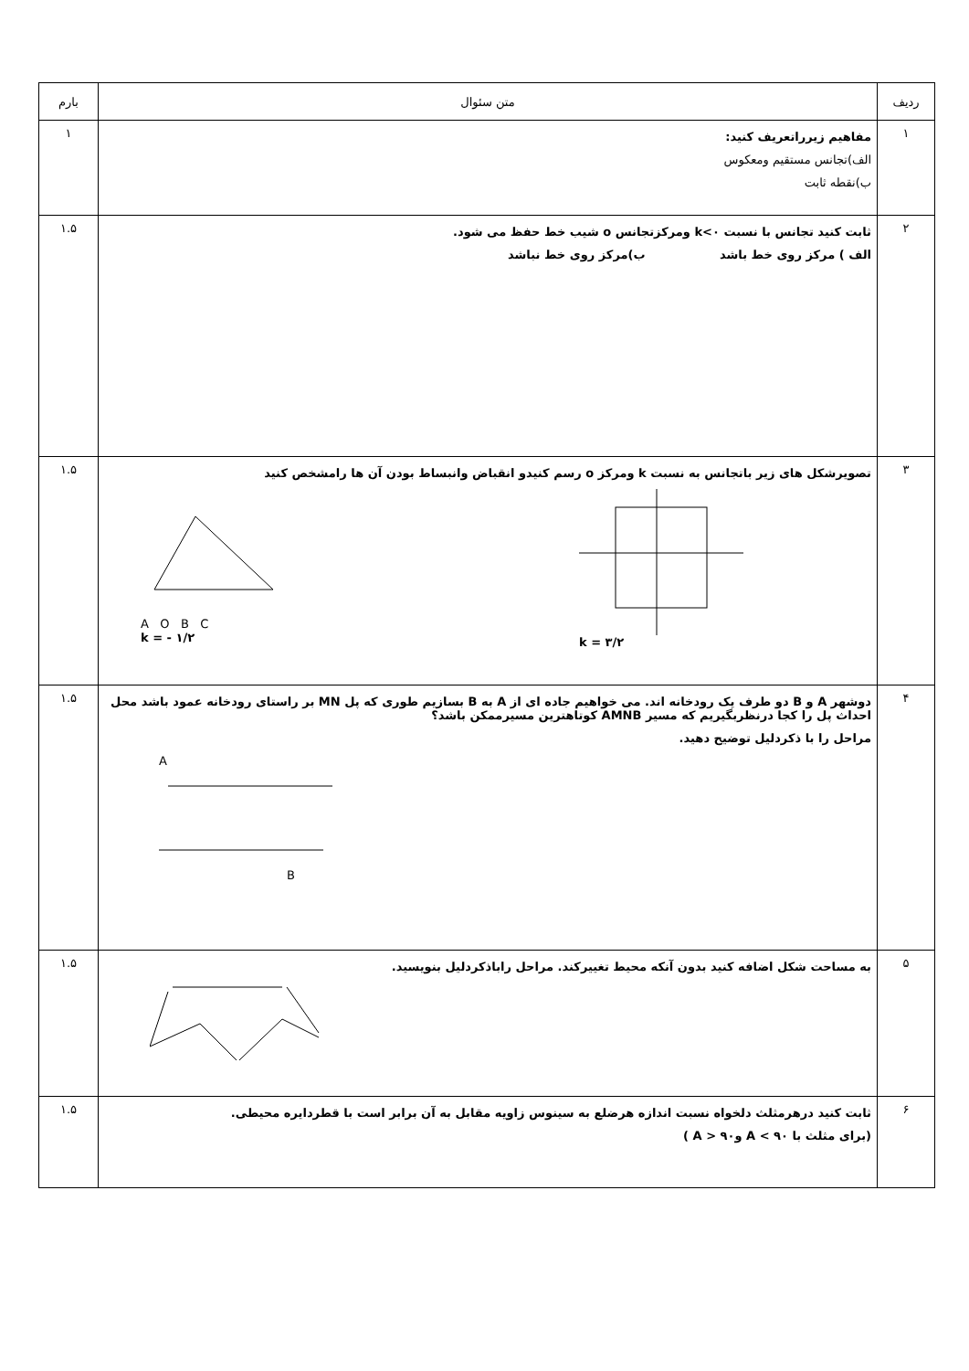| ردیف | متن سئوال | بارم |
| --- | --- | --- |
| ۱ | مفاهیم زیرراتعریف کنید: الف)تجانس مستقیم ومعکوس ب)نقطه ثابت | ۱ |
| ۲ | ثابت کنید تجانس با نسبت k<۰ ومرکزتجانس o شیب خط حفظ می شود. الف ) مرکز روی خط باشد ب)مرکز روی خط نباشد | ۱.۵ |
| ۳ | تصویرشکل های زیر باتجانس به نسبت k ومرکز o رسم کنیدو انقباض وانبساط بودن آن ها رامشخص کنید A O B C k = - ۱/۲ k = ۳/۲ | ۱.۵ |
| ۴ | دوشهر A و B دو طرف یک رودخانه اند. می خواهیم جاده ای از A به B بسازیم طوری که پل MN بر راستای رودخانه عمود باشد محل احداث پل را کجا درنظربگیریم که مسیر AMNB کوتاهترین مسیرممکن باشد؟ مراحل را با ذکردلیل توضیح دهید. A B | ۱.۵ |
| ۵ | به مساحت شکل اضافه کنید بدون آنکه محیط تغییرکند. مراحل راباذکردلیل بنویسید. | ۱.۵ |
| ۶ | ثابت کنید درهرمثلث دلخواه نسبت اندازه هرضلع به سینوس زاویه مقابل به آن برابر است با قطردایره محیطی. (برای مثلث با ۹۰ > A و۹۰ < A ) | ۱.۵ |